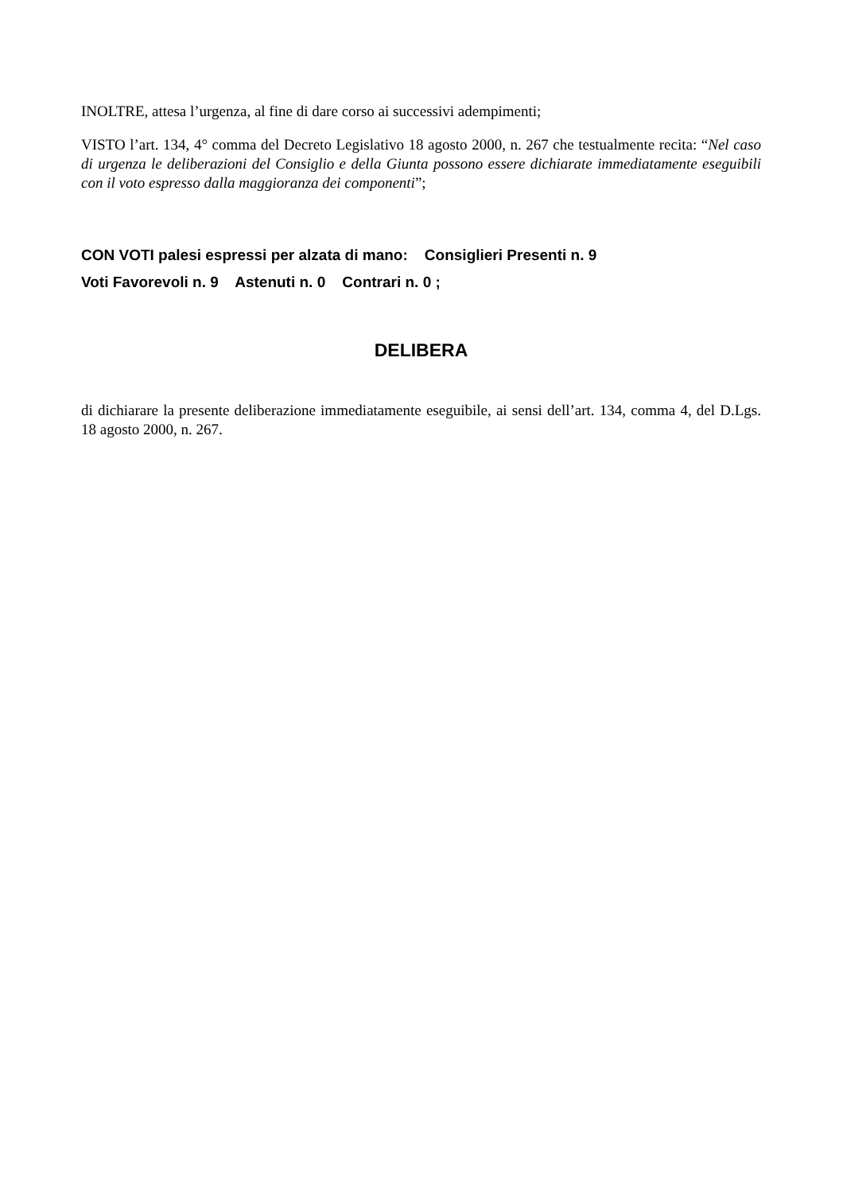INOLTRE, attesa l’urgenza, al fine di dare corso ai successivi adempimenti;
VISTO l’art. 134, 4° comma del Decreto Legislativo 18 agosto 2000, n. 267 che testualmente recita: “Nel caso di urgenza le deliberazioni del Consiglio e della Giunta possono essere dichiarate immediatamente eseguibili con il voto espresso dalla maggioranza dei componenti”;
CON VOTI palesi espressi per alzata di mano: Consiglieri Presenti n. 9
Voti Favorevoli n. 9 Astenuti n. 0 Contrari n. 0 ;
DELIBERA
di dichiarare la presente deliberazione immediatamente eseguibile, ai sensi dell’art. 134, comma 4, del D.Lgs. 18 agosto 2000, n. 267.